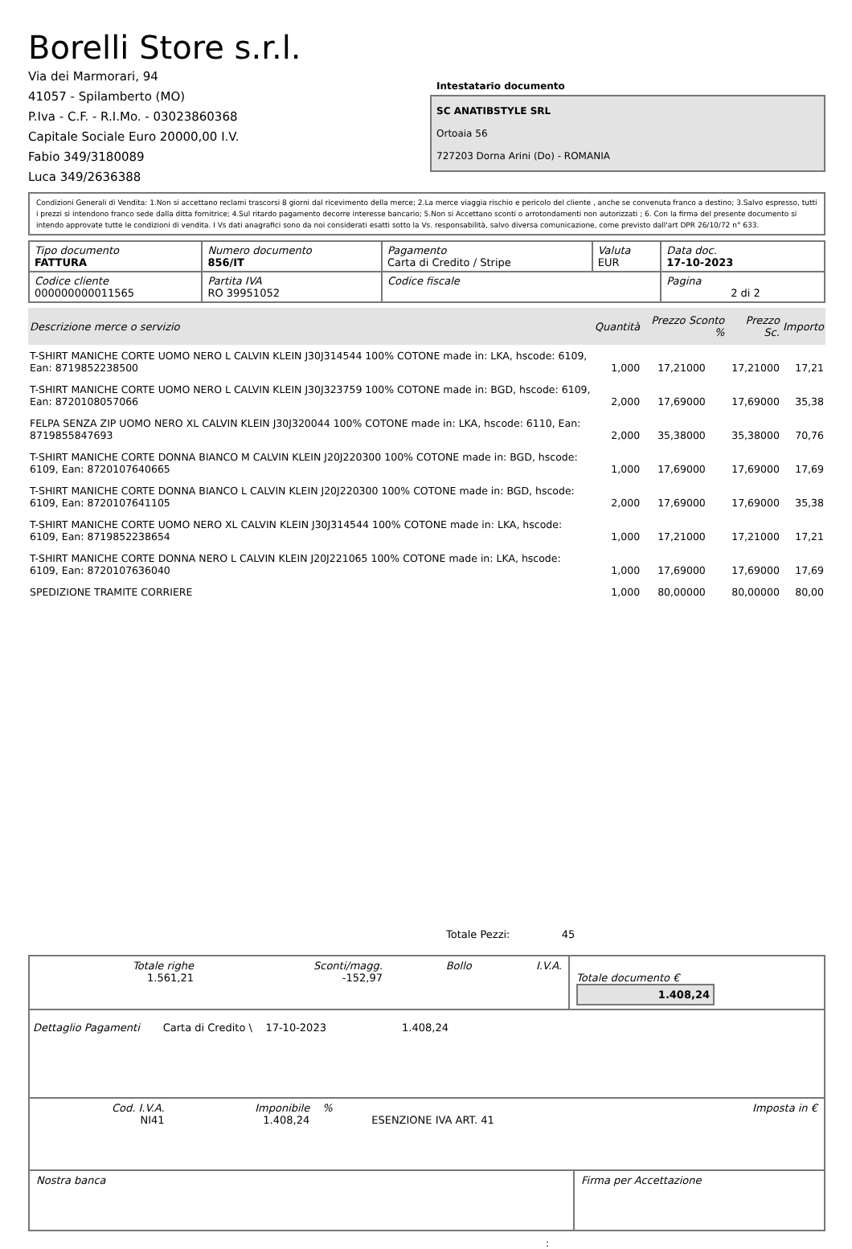Borelli Store s.r.l.
Via dei Marmorari, 94
41057 - Spilamberto (MO)
P.Iva - C.F. - R.I.Mo. - 03023860368
Capitale Sociale Euro 20000,00 I.V.
Fabio 349/3180089
Luca 349/2636388
Intestatario documento
SC ANATIBSTYLE SRL
Ortoaia 56
727203 Dorna Arini (Do) - ROMANIA
Condizioni Generali di Vendita: 1.Non si accettano reclami trascorsi 8 giorni dal ricevimento della merce; 2.La merce viaggia rischio e pericolo del cliente , anche se convenuta franco a destino; 3.Salvo espresso, tutti i prezzi si intendono franco sede dalla ditta fornitrice; 4.Sul ritardo pagamento decorre interesse bancario; 5.Non si Accettano sconti o arrotondamenti non autorizzati ; 6. Con la firma del presente documento si intendo approvate tutte le condizioni di vendita. I Vs dati anagrafici sono da noi considerati esatti sotto la Vs. responsabilità, salvo diversa comunicazione, come previsto dall'art DPR 26/10/72 n° 633.
| Tipo documento FATTURA | Numero documento 856/IT | Pagamento Carta di Credito / Stripe | Valuta EUR | Data doc. 17-10-2023 |
| Codice cliente 000000000011565 | Partita IVA RO 39951052 | Codice fiscale | | Pagina 2 di 2 |
| Descrizione merce o servizio | Quantità | Prezzo Sconto % | Prezzo Sc. | Importo |
| --- | --- | --- | --- | --- |
| T-SHIRT MANICHE CORTE UOMO NERO L CALVIN KLEIN J30J314544 100% COTONE made in: LKA, hscode: 6109, Ean: 8719852238500 | 1,000 | 17,21000 | 17,21000 | 17,21 |
| T-SHIRT MANICHE CORTE UOMO NERO L CALVIN KLEIN J30J323759 100% COTONE made in: BGD, hscode: 6109, Ean: 8720108057066 | 2,000 | 17,69000 | 17,69000 | 35,38 |
| FELPA SENZA ZIP UOMO NERO XL CALVIN KLEIN J30J320044 100% COTONE made in: LKA, hscode: 6110, Ean: 8719855847693 | 2,000 | 35,38000 | 35,38000 | 70,76 |
| T-SHIRT MANICHE CORTE DONNA BIANCO M CALVIN KLEIN J20J220300 100% COTONE made in: BGD, hscode: 6109, Ean: 8720107640665 | 1,000 | 17,69000 | 17,69000 | 17,69 |
| T-SHIRT MANICHE CORTE DONNA BIANCO L CALVIN KLEIN J20J220300 100% COTONE made in: BGD, hscode: 6109, Ean: 8720107641105 | 2,000 | 17,69000 | 17,69000 | 35,38 |
| T-SHIRT MANICHE CORTE UOMO NERO XL CALVIN KLEIN J30J314544 100% COTONE made in: LKA, hscode: 6109, Ean: 8719852238654 | 1,000 | 17,21000 | 17,21000 | 17,21 |
| T-SHIRT MANICHE CORTE DONNA NERO L CALVIN KLEIN J20J221065 100% COTONE made in: LKA, hscode: 6109, Ean: 8720107636040 | 1,000 | 17,69000 | 17,69000 | 17,69 |
| SPEDIZIONE TRAMITE CORRIERE | 1,000 | 80,00000 | 80,00000 | 80,00 |
Totale Pezzi: 45
| Totale righe 1.561,21 | Sconti/magg. -152,97 | Bollo | I.V.A. | Totale documento € 1.408,24 |
Dettaglio Pagamenti Carta di Credito \ 17-10-2023 1.408,24
| Cod. I.V.A. NI41 | Imponibile 1.408,24 | % | ESENZIONE IVA ART. 41 | Imposta in € |
| Nostra banca | Firma per Accettazione |
: